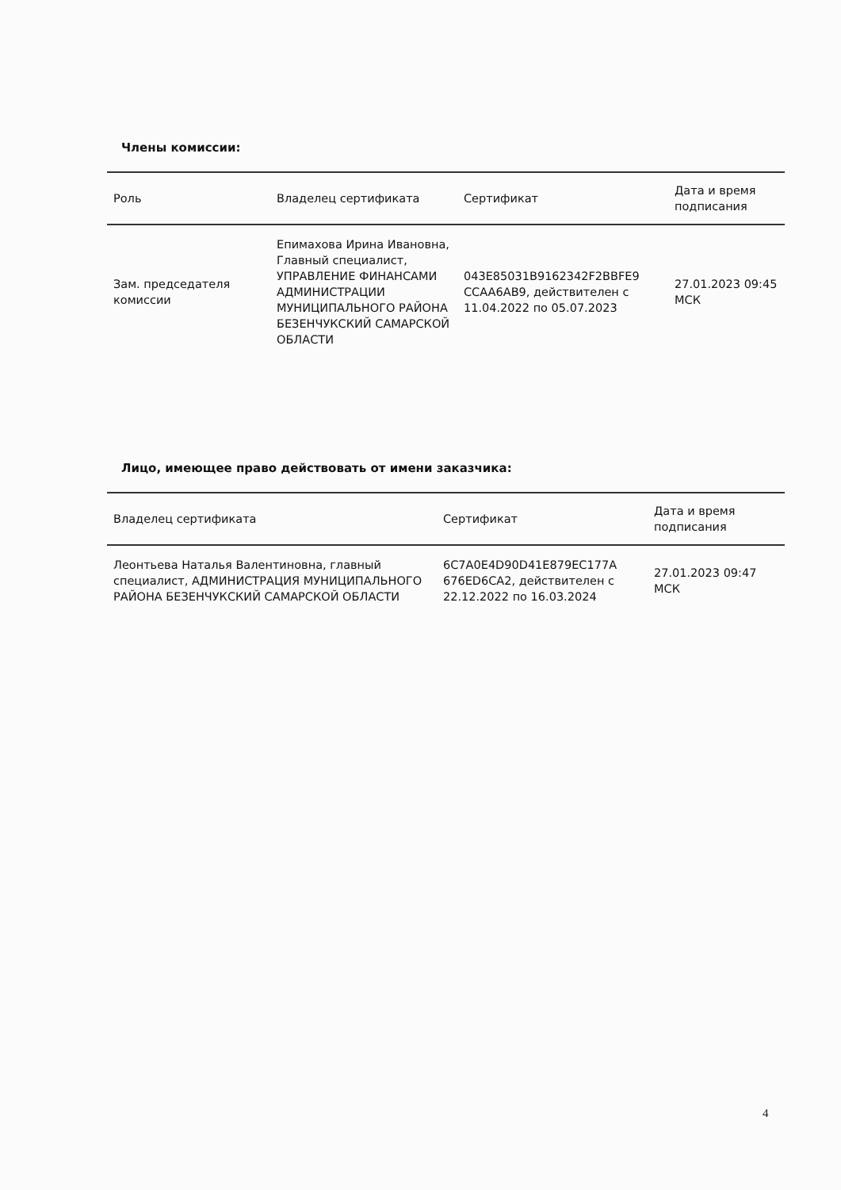Члены комиссии:
| Роль | Владелец сертификата | Сертификат | Дата и время подписания |
| --- | --- | --- | --- |
| Зам. председателя комиссии | Епимахова Ирина Ивановна, Главный специалист, УПРАВЛЕНИЕ ФИНАНСАМИ АДМИНИСТРАЦИИ МУНИЦИПАЛЬНОГО РАЙОНА БЕЗЕНЧУКСКИЙ САМАРСКОЙ ОБЛАСТИ | 043E85031B9162342F2BBFE9 CCAA6AB9, действителен с 11.04.2022 по 05.07.2023 | 27.01.2023 09:45 МСК |
Лицо, имеющее право действовать от имени заказчика:
| Владелец сертификата | Сертификат | Дата и время подписания |
| --- | --- | --- |
| Леонтьева Наталья Валентиновна, главный специалист, АДМИНИСТРАЦИЯ МУНИЦИПАЛЬНОГО РАЙОНА БЕЗЕНЧУКСКИЙ САМАРСКОЙ ОБЛАСТИ | 6C7A0E4D90D41E879EC177A 676ED6CA2, действителен с 22.12.2022 по 16.03.2024 | 27.01.2023 09:47 МСК |
4